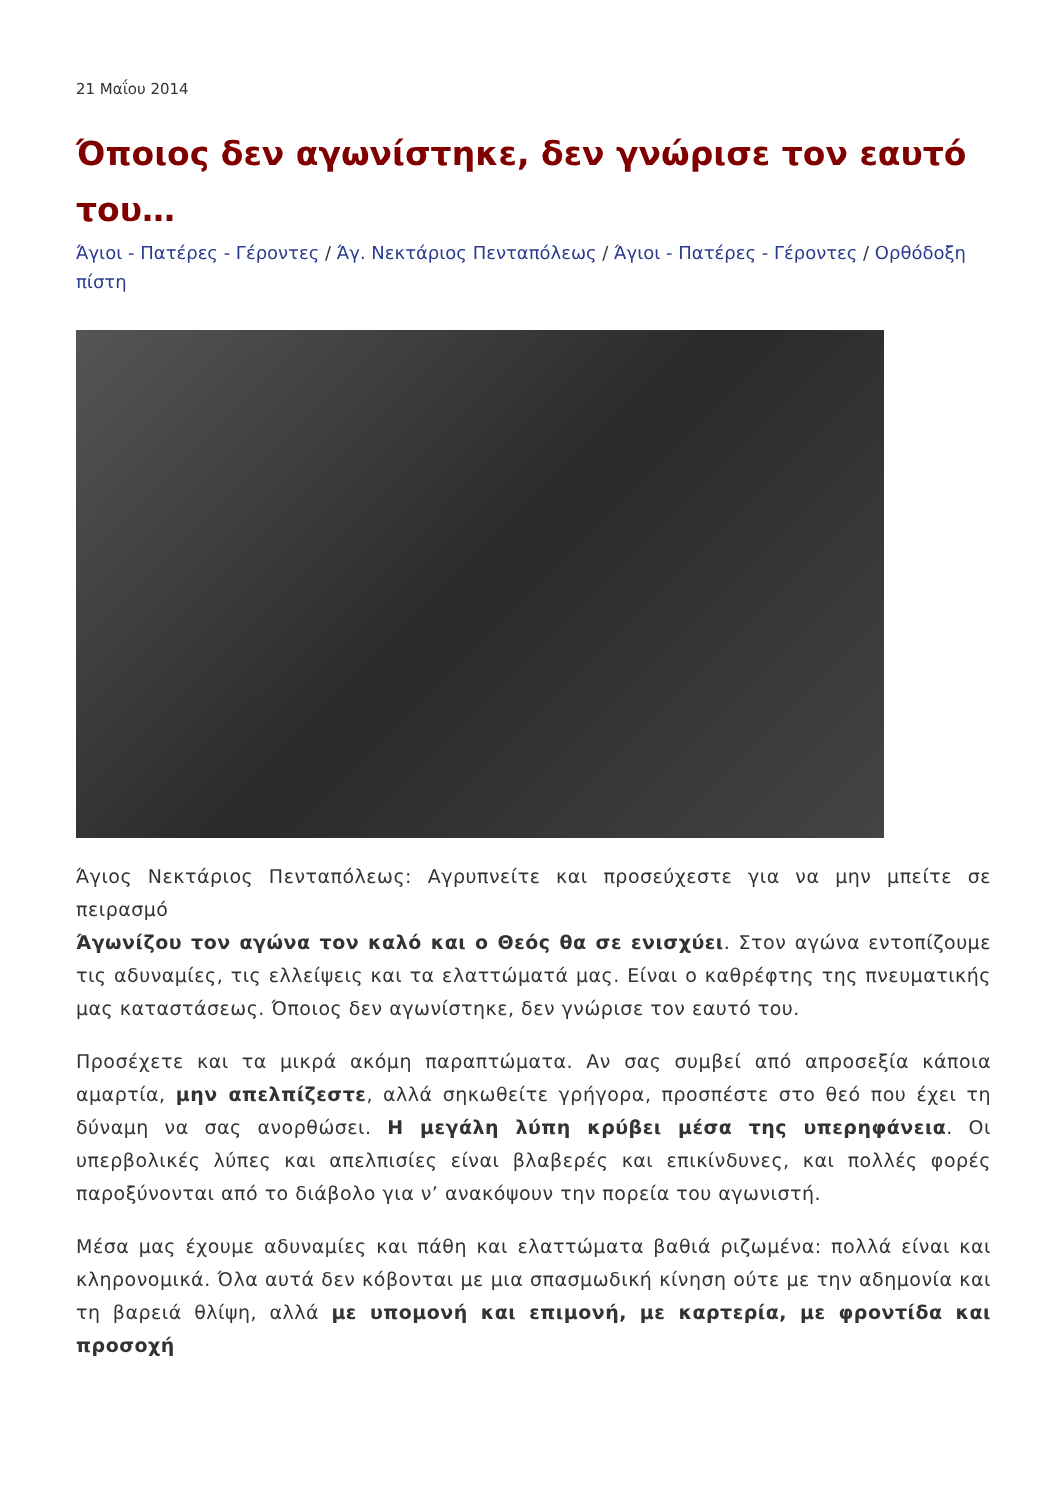21 Μαΐου 2014
Όποιος δεν αγωνίστηκε, δεν γνώρισε τον εαυτό του…
Άγιοι - Πατέρες - Γέροντες / Άγ. Νεκτάριος Πενταπόλεως / Άγιοι - Πατέρες - Γέροντες / Ορθόδοξη πίστη
Άγιος Νεκτάριος Πενταπόλεως: Αγρυπνείτε και προσεύχεστε για να μην μπείτε σε πειρασμό
Άγωνίζου τον αγώνα τον καλό και ο Θεός θα σε ενισχύει. Στον αγώνα εντοπίζουμε τις αδυναμίες, τις ελλείψεις και τα ελαττώματά μας. Είναι ο καθρέφτης της πνευματικής μας καταστάσεως. Όποιος δεν αγωνίστηκε, δεν γνώρισε τον εαυτό του.
Προσέχετε και τα μικρά ακόμη παραπτώματα. Αν σας συμβεί από απροσεξία κάποια αμαρτία, μην απελπίζεστε, αλλά σηκωθείτε γρήγορα, προσπέστε στο θεό που έχει τη δύναμη να σας ανορθώσει. Η μεγάλη λύπη κρύβει μέσα της υπερηφάνεια. Οι υπερβολικές λύπες και απελπισίες είναι βλαβερές και επικίνδυνες, και πολλές φορές παροξύνονται από το διάβολο για ν’ ανακόψουν την πορεία του αγωνιστή.
Μέσα μας έχουμε αδυναμίες και πάθη και ελαττώματα βαθιά ριζωμένα: πολλά είναι και κληρονομικά. Όλα αυτά δεν κόβονται με μια σπασμωδική κίνηση ούτε με την αδημονία και τη βαρειά θλίψη, αλλά με υπομονή και επιμονή, με καρτερία, με φροντίδα και προσοχή